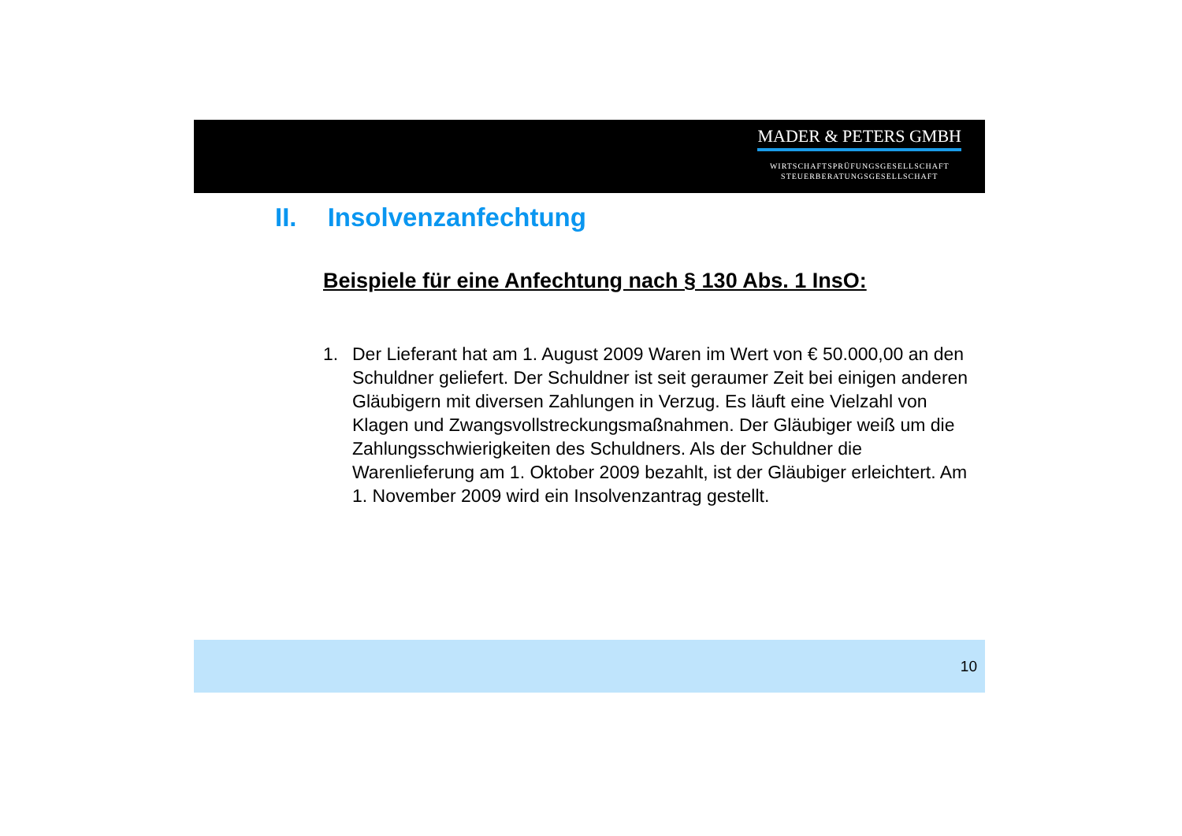MADER & PETERS GMBH
WIRTSCHAFTSPRÜFUNGSGESELLSCHAFT
STEUERBERATUNGSGESELLSCHAFT
II. Insolvenzanfechtung
Beispiele für eine Anfechtung nach § 130 Abs. 1 InsO:
1. Der Lieferant hat am 1. August 2009 Waren im Wert von € 50.000,00 an den Schuldner geliefert. Der Schuldner ist seit geraumer Zeit bei einigen anderen Gläubigern mit diversen Zahlungen in Verzug. Es läuft eine Vielzahl von Klagen und Zwangsvollstreckungsmaßnahmen. Der Gläubiger weiß um die Zahlungsschwierigkeiten des Schuldners. Als der Schuldner die Warenlieferung am 1. Oktober 2009 bezahlt, ist der Gläubiger erleichtert. Am 1. November 2009 wird ein Insolvenzantrag gestellt.
10